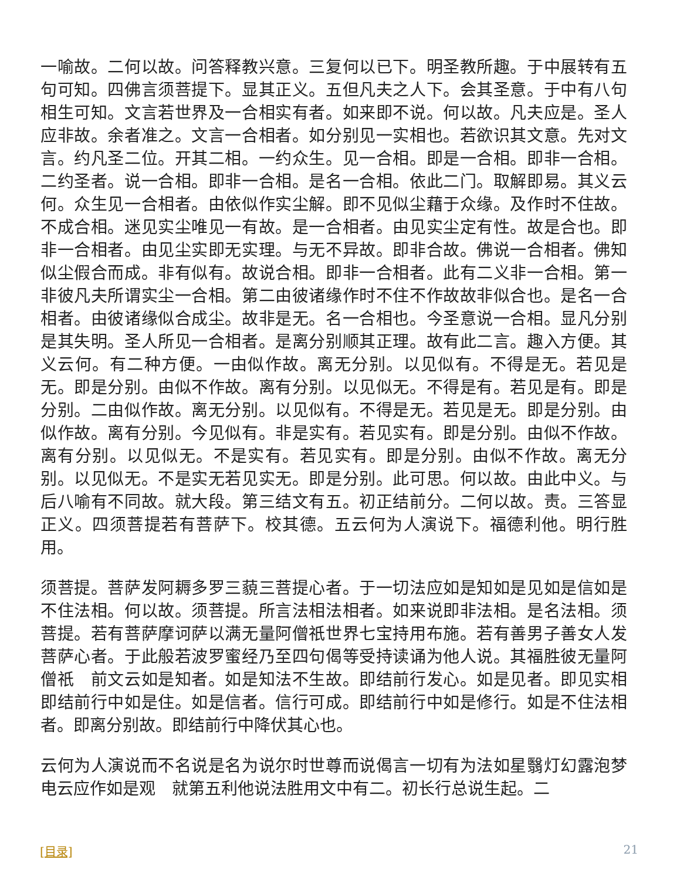一喻故。二何以故。问答释教兴意。三复何以已下。明圣教所趣。于中展转有五句可知。四佛言须菩提下。显其正义。五但凡夫之人下。会其圣意。于中有八句相生可知。文言若世界及一合相实有者。如来即不说。何以故。凡夫应是。圣人应非故。余者准之。文言一合相者。如分别见一实相也。若欲识其文意。先对文言。约凡圣二位。开其二相。一约众生。见一合相。即是一合相。即非一合相。二约圣者。说一合相。即非一合相。是名一合相。依此二门。取解即易。其义云何。众生见一合相者。由依似作实尘解。即不见似尘藉于众缘。及作时不住故。不成合相。迷见实尘唯见一有故。是一合相者。由见实尘定有性。故是合也。即非一合相者。由见尘实即无实理。与无不异故。即非合故。佛说一合相者。佛知似尘假合而成。非有似有。故说合相。即非一合相者。此有二义非一合相。第一非彼凡夫所谓实尘一合相。第二由彼诸缘作时不住不作故故非似合也。是名一合相者。由彼诸缘似合成尘。故非是无。名一合相也。今圣意说一合相。显凡分别是其失明。圣人所见一合相者。是离分别顺其正理。故有此二言。趣入方便。其义云何。有二种方便。一由似作故。离无分别。以见似有。不得是无。若见是无。即是分别。由似不作故。离有分别。以见似无。不得是有。若见是有。即是分别。二由似作故。离无分别。以见似有。不得是无。若见是无。即是分别。由似作故。离有分别。今见似有。非是实有。若见实有。即是分别。由似不作故。离有分别。以见似无。不是实有。若见实有。即是分别。由似不作故。离无分别。以见似无。不是实无若见实无。即是分别。此可思。何以故。由此中义。与后八喻有不同故。就大段。第三结文有五。初正结前分。二何以故。责。三答显正义。四须菩提若有菩萨下。校其德。五云何为人演说下。福德利他。明行胜用。
须菩提。菩萨发阿耨多罗三藐三菩提心者。于一切法应如是知如是见如是信如是不住法相。何以故。须菩提。所言法相法相者。如来说即非法相。是名法相。须菩提。若有菩萨摩诃萨以满无量阿僧祇世界七宝持用布施。若有善男子善女人发菩萨心者。于此般若波罗蜜经乃至四句偈等受持读诵为他人说。其福胜彼无量阿僧祇　前文云如是知者。如是知法不生故。即结前行发心。如是见者。即见实相即结前行中如是住。如是信者。信行可成。即结前行中如是修行。如是不住法相者。即离分别故。即结前行中降伏其心也。
云何为人演说而不名说是名为说尔时世尊而说偈言一切有为法如星翳灯幻露泡梦电云应作如是观　就第五利他说法胜用文中有二。初长行总说生起。二
[目录] 21